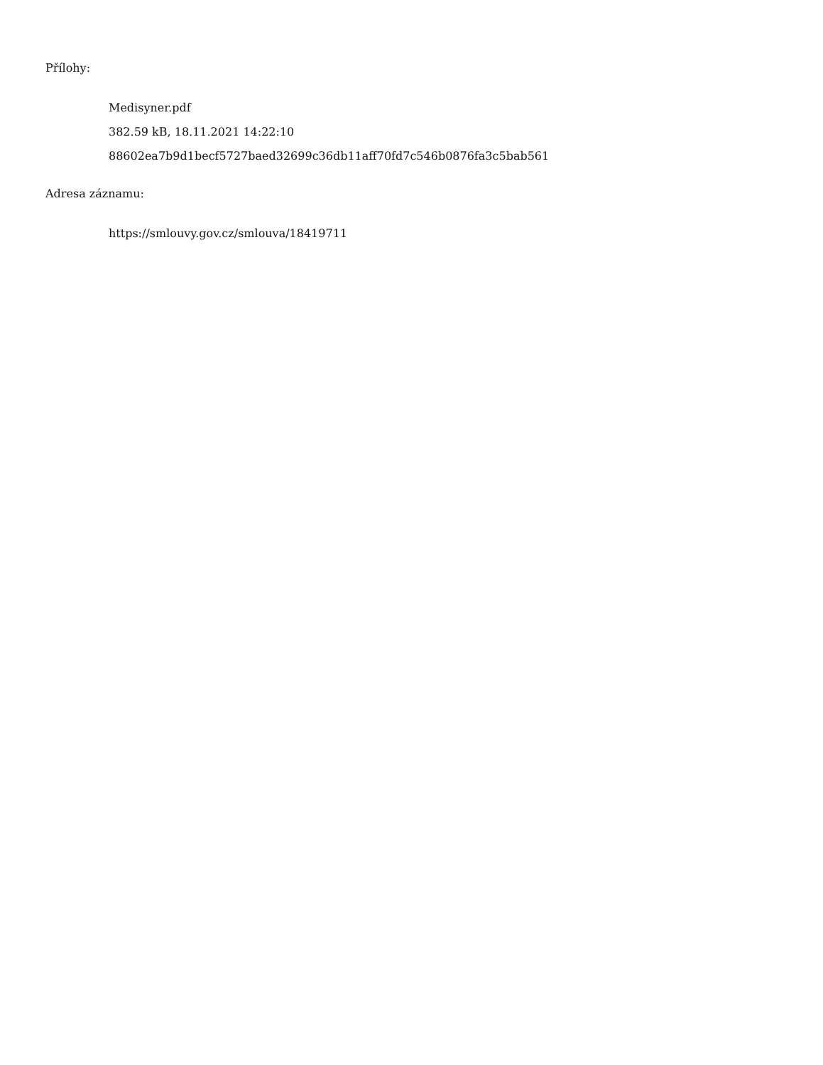Přílohy:
Medisyner.pdf
382.59 kB, 18.11.2021 14:22:10
88602ea7b9d1becf5727baed32699c36db11aff70fd7c546b0876fa3c5bab561
Adresa záznamu:
https://smlouvy.gov.cz/smlouva/18419711